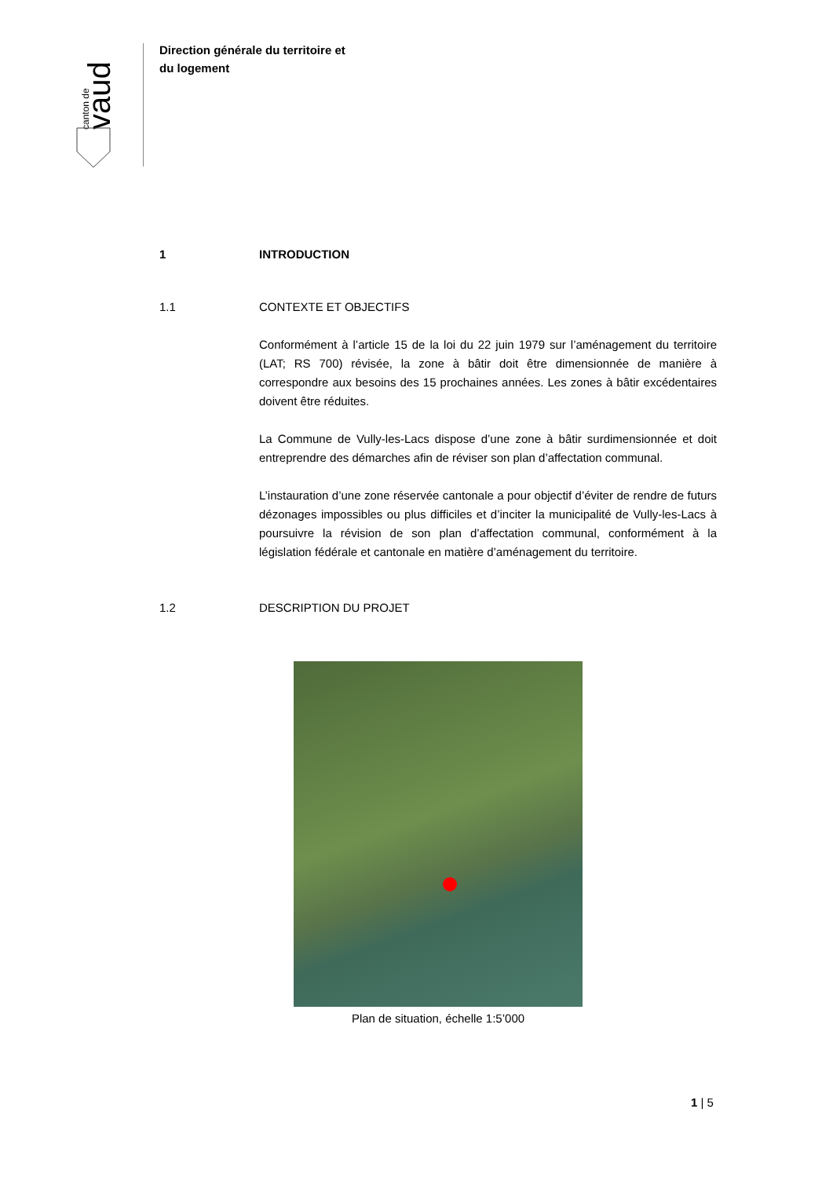canton de
vaud
Direction générale du territoire et
du logement
1 INTRODUCTION
1.1 CONTEXTE ET OBJECTIFS
Conformément à l’article 15 de la loi du 22 juin 1979 sur l’aménagement du territoire (LAT; RS 700) révisée, la zone à bâtir doit être dimensionnée de manière à correspondre aux besoins des 15 prochaines années. Les zones à bâtir excédentaires doivent être réduites.
La Commune de Vully-les-Lacs dispose d’une zone à bâtir surdimensionnée et doit entreprendre des démarches afin de réviser son plan d’affectation communal.
L’instauration d’une zone réservée cantonale a pour objectif d’éviter de rendre de futurs dézonages impossibles ou plus difficiles et d’inciter la municipalité de Vully-les-Lacs à poursuivre la révision de son plan d’affectation communal, conformément à la législation fédérale et cantonale en matière d’aménagement du territoire.
1.2 DESCRIPTION DU PROJET
Plan de situation, échelle 1:5’000
1 | 5